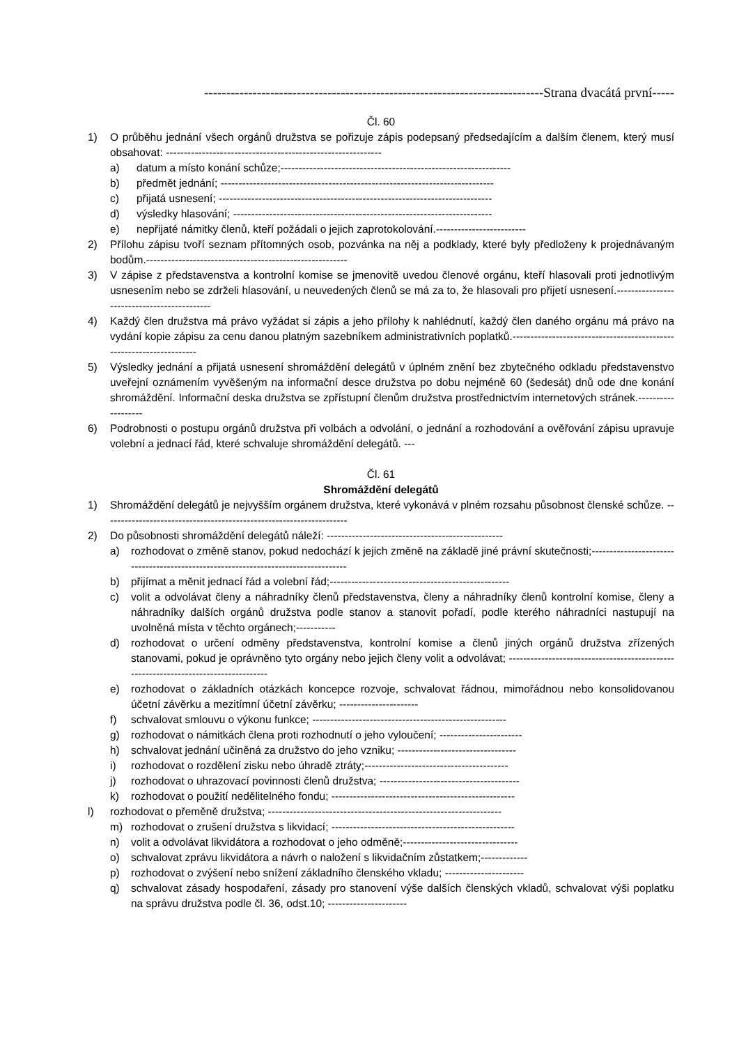-----------------------------------------------------------------------------Strana dvacátá první-----
Čl. 60
1) O průběhu jednání všech orgánů družstva se pořizuje zápis podepsaný předsedajícím a dalším členem, který musí obsahovat: ------------------------------------------------------------
a) datum a místo konání schůze;----------------------------------------------------------------
b) předmět jednání; ----------------------------------------------------------------------------
c) přijatá usnesení; ----------------------------------------------------------------------------
d) výsledky hlasování; ------------------------------------------------------------------------
e) nepřijaté námitky členů, kteří požádali o jejich zaprotokolování.-------------------------
2) Přílohu zápisu tvoří seznam přítomných osob, pozvánka na něj a podklady, které byly předloženy k projednávaným bodům.--------------------------------------------------------
3) V zápise z představenstva a kontrolní komise se jmenovitě uvedou členové orgánu, kteří hlasovali proti jednotlivým usnesením nebo se zdrželi hlasování, u neuvedených členů se má za to, že hlasovali pro přijetí usnesení.--------------------------------------------
4) Každý člen družstva má právo vyžádat si zápis a jeho přílohy k nahlédnutí, každý člen daného orgánu má právo na vydání kopie zápisu za cenu danou platným sazebníkem administrativních poplatků.---------------------------------------------------------------------
5) Výsledky jednání a přijatá usnesení shromáždění delegátů v úplném znění bez zbytečného odkladu představenstvo uveřejní oznámením vyvěšeným na informační desce družstva po dobu nejméně 60 (šedesát) dnů ode dne konání shromáždění. Informační deska družstva se zpřístupní členům družstva prostřednictvím internetových stránek.-------------------
6) Podrobnosti o postupu orgánů družstva při volbách a odvolání, o jednání a rozhodování a ověřování zápisu upravuje volební a jednací řád, které schvaluje shromáždění delegátů. ---
Čl. 61
Shromáždění delegátů
1) Shromáždění delegátů je nejvyšším orgánem družstva, které vykonává v plném rozsahu působnost členské schůze. --------------------------------------------------------------------
2) Do působnosti shromáždění delegátů náleží: -------------------------------------------------
a) rozhodovat o změně stanov, pokud nedochází k jejich změně na základě jiné právní skutečnosti;-----------------------------------------------------------------------------------
b) přijímat a měnit jednací řád a volební řád;--------------------------------------------------
c) volit a odvolávat členy a náhradníky členů představenstva, členy a náhradníky členů kontrolní komise, členy a náhradníky dalších orgánů družstva podle stanov a stanovit pořadí, podle kterého náhradníci nastupují na uvolněná místa v těchto orgánech;-----------
d) rozhodovat o určení odměny představenstva, kontrolní komise a členů jiných orgánů družstva zřízených stanovami, pokud je oprávněno tyto orgány nebo jejich členy volit a odvolávat; ------------------------------------------------------------------------------------
e) rozhodovat o základních otázkách koncepce rozvoje, schvalovat řádnou, mimořádnou nebo konsolidovanou účetní závěrku a mezitímní účetní závěrku; ----------------------
f) schvalovat smlouvu o výkonu funkce; ------------------------------------------------------
g) rozhodovat o námitkách člena proti rozhodnutí o jeho vyloučení; -----------------------
h) schvalovat jednání učiněná za družstvo do jeho vzniku; ---------------------------------
i) rozhodovat o rozdělení zisku nebo úhradě ztráty;----------------------------------------
j) rozhodovat o uhrazovací povinnosti členů družstva; ---------------------------------------
k) rozhodovat o použití nedělitelného fondu; ---------------------------------------------------
l) rozhodovat o přeměně družstva; -----------------------------------------------------------------
m) rozhodovat o zrušení družstva s likvidací; ---------------------------------------------------
n) volit a odvolávat likvidátora a rozhodovat o jeho odměně;--------------------------------
o) schvalovat zprávu likvidátora a návrh o naložení s likvidačním zůstatkem;-------------
p) rozhodovat o zvýšení nebo snížení základního členského vkladu; ----------------------
q) schvalovat zásady hospodaření, zásady pro stanovení výše dalších členských vkladů, schvalovat výši poplatku na správu družstva podle čl. 36, odst.10; ----------------------